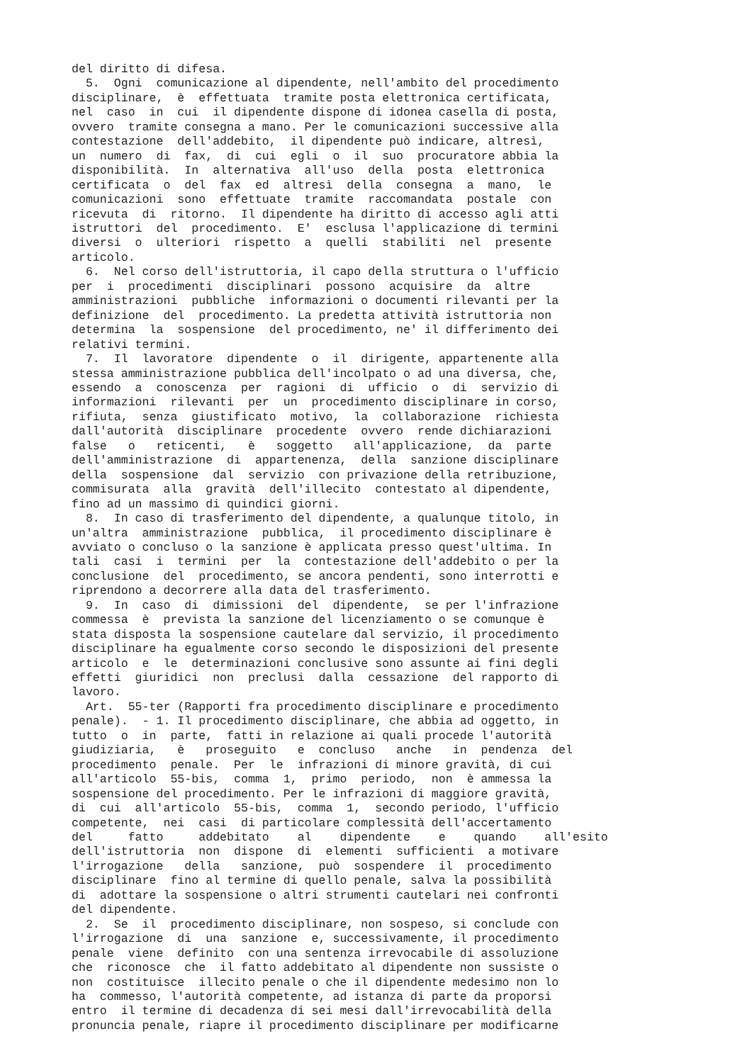del diritto di difesa.
  5.  Ogni  comunicazione al dipendente, nell'ambito del procedimento
disciplinare,  è  effettuata  tramite posta elettronica certificata,
nel  caso  in  cui  il dipendente dispone di idonea casella di posta,
ovvero  tramite consegna a mano. Per le comunicazioni successive alla
contestazione  dell'addebito,  il dipendente può indicare, altresì,
un  numero  di  fax,  di  cui  egli  o  il  suo  procuratore abbia la
disponibilità.  In  alternativa  all'uso  della  posta  elettronica
certificata  o  del  fax  ed  altresì  della  consegna  a  mano,  le
comunicazioni  sono  effettuate  tramite  raccomandata  postale  con
ricevuta  di  ritorno.  Il dipendente ha diritto di accesso agli atti
istruttori  del  procedimento.  E'  esclusa l'applicazione di termini
diversi  o  ulteriori  rispetto  a  quelli  stabiliti  nel  presente
articolo.
  6.  Nel corso dell'istruttoria, il capo della struttura o l'ufficio
per  i  procedimenti  disciplinari  possono  acquisire  da  altre
amministrazioni  pubbliche  informazioni o documenti rilevanti per la
definizione  del  procedimento. La predetta attività istruttoria non
determina  la  sospensione  del procedimento, ne' il differimento dei
relativi termini.
  7.  Il  lavoratore  dipendente  o  il  dirigente, appartenente alla
stessa amministrazione pubblica dell'incolpato o ad una diversa, che,
essendo  a  conoscenza  per  ragioni  di  ufficio  o  di  servizio di
informazioni  rilevanti  per  un  procedimento disciplinare in corso,
rifiuta,  senza  giustificato  motivo,  la  collaborazione  richiesta
dall'autorità  disciplinare  procedente  ovvero  rende dichiarazioni
false   o   reticenti,   è   soggetto   all'applicazione,  da  parte
dell'amministrazione  di  appartenenza,  della  sanzione disciplinare
della  sospensione  dal  servizio  con privazione della retribuzione,
commisurata  alla  gravità  dell'illecito  contestato al dipendente,
fino ad un massimo di quindici giorni.
  8.  In caso di trasferimento del dipendente, a qualunque titolo, in
un'altra  amministrazione  pubblica,  il procedimento disciplinare è
avviato o concluso o la sanzione è applicata presso quest'ultima. In
tali  casi  i  termini  per  la  contestazione dell'addebito o per la
conclusione  del  procedimento, se ancora pendenti, sono interrotti e
riprendono a decorrere alla data del trasferimento.
  9.  In  caso  di  dimissioni  del  dipendente,  se per l'infrazione
commessa  è  prevista la sanzione del licenziamento o se comunque è
stata disposta la sospensione cautelare dal servizio, il procedimento
disciplinare ha egualmente corso secondo le disposizioni del presente
articolo  e  le  determinazioni conclusive sono assunte ai fini degli
effetti  giuridici  non  preclusi  dalla  cessazione  del rapporto di
lavoro.
  Art.  55-ter (Rapporti fra procedimento disciplinare e procedimento
penale).  - 1. Il procedimento disciplinare, che abbia ad oggetto, in
tutto  o  in  parte,  fatti in relazione ai quali procede l'autorità
giudiziaria,   è   proseguito   e  concluso   anche   in  pendenza  del
procedimento  penale.  Per  le  infrazioni di minore gravità, di cui
all'articolo  55-bis,  comma  1,  primo  periodo,  non  è ammessa la
sospensione del procedimento. Per le infrazioni di maggiore gravità,
di  cui  all'articolo  55-bis,  comma  1,  secondo periodo, l'ufficio
competente,  nei  casi  di particolare complessità dell'accertamento
del     fatto     addebitato    al    dipendente    e    quando    all'esito
dell'istruttoria  non  dispone  di  elementi  sufficienti  a motivare
l'irrogazione   della   sanzione,  può  sospendere  il  procedimento
disciplinare  fino al termine di quello penale, salva la possibilità
di  adottare la sospensione o altri strumenti cautelari nei confronti
del dipendente.
  2.  Se  il  procedimento disciplinare, non sospeso, si conclude con
l'irrogazione  di  una  sanzione  e, successivamente, il procedimento
penale  viene  definito  con una sentenza irrevocabile di assoluzione
che  riconosce  che  il fatto addebitato al dipendente non sussiste o
non  costituisce  illecito penale o che il dipendente medesimo non lo
ha  commesso, l'autorità competente, ad istanza di parte da proporsi
entro  il termine di decadenza di sei mesi dall'irrevocabilità della
pronuncia penale, riapre il procedimento disciplinare per modificarne